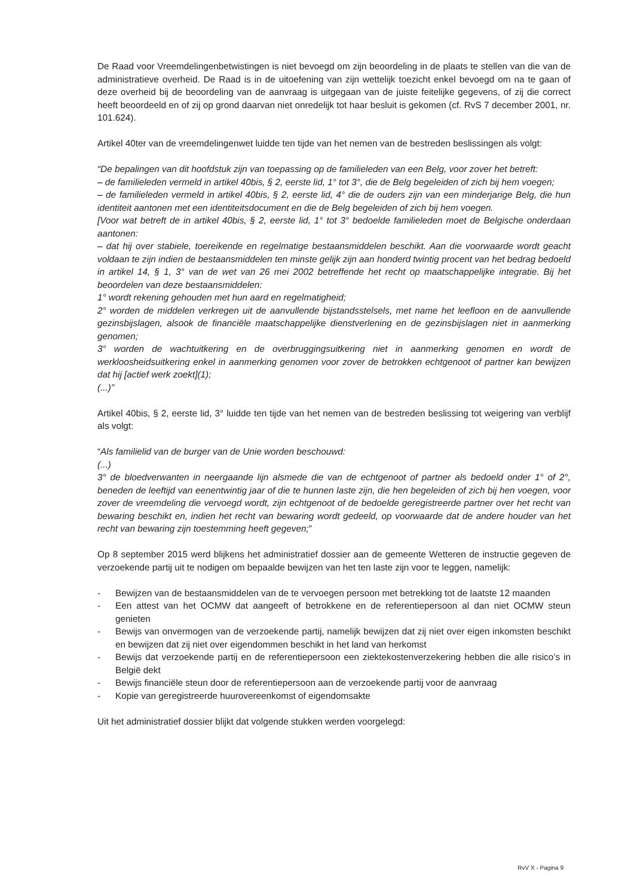De Raad voor Vreemdelingenbetwistingen is niet bevoegd om zijn beoordeling in de plaats te stellen van die van de administratieve overheid. De Raad is in de uitoefening van zijn wettelijk toezicht enkel bevoegd om na te gaan of deze overheid bij de beoordeling van de aanvraag is uitgegaan van de juiste feitelijke gegevens, of zij die correct heeft beoordeeld en of zij op grond daarvan niet onredelijk tot haar besluit is gekomen (cf. RvS 7 december 2001, nr. 101.624).
Artikel 40ter van de vreemdelingenwet luidde ten tijde van het nemen van de bestreden beslissingen als volgt:
“De bepalingen van dit hoofdstuk zijn van toepassing op de familieleden van een Belg, voor zover het betreft:
– de familieleden vermeld in artikel 40bis, § 2, eerste lid, 1° tot 3°, die de Belg begeleiden of zich bij hem voegen;
– de familieleden vermeld in artikel 40bis, § 2, eerste lid, 4° die de ouders zijn van een minderjarige Belg, die hun identiteit aantonen met een identiteitsdocument en die de Belg begeleiden of zich bij hem voegen.
[Voor wat betreft de in artikel 40bis, § 2, eerste lid, 1° tot 3° bedoelde familieleden moet de Belgische onderdaan aantonen:
– dat hij over stabiele, toereikende en regelmatige bestaansmiddelen beschikt. Aan die voorwaarde wordt geacht voldaan te zijn indien de bestaansmiddelen ten minste gelijk zijn aan honderd twintig procent van het bedrag bedoeld in artikel 14, § 1, 3° van de wet van 26 mei 2002 betreffende het recht op maatschappelijke integratie. Bij het beoordelen van deze bestaansmiddelen:
1° wordt rekening gehouden met hun aard en regelmatigheid;
2° worden de middelen verkregen uit de aanvullende bijstandsstelsels, met name het leefloon en de aanvullende gezinsbijslagen, alsook de financiële maatschappelijke dienstverlening en de gezinsbijslagen niet in aanmerking genomen;
3° worden de wachtuitkering en de overbruggingsuitkering niet in aanmerking genomen en wordt de werkloosheidsuitkering enkel in aanmerking genomen voor zover de betrokken echtgenoot of partner kan bewijzen dat hij [actief werk zoekt](1);
(...)”
Artikel 40bis, § 2, eerste lid, 3° luidde ten tijde van het nemen van de bestreden beslissing tot weigering van verblijf als volgt:
“Als familielid van de burger van de Unie worden beschouwd:
(...)
3° de bloedverwanten in neergaande lijn alsmede die van de echtgenoot of partner als bedoeld onder 1° of 2°, beneden de leeftijd van eenentwintig jaar of die te hunnen laste zijn, die hen begeleiden of zich bij hen voegen, voor zover de vreemdeling die vervoegd wordt, zijn echtgenoot of de bedoelde geregistreerde partner over het recht van bewaring beschikt en, indien het recht van bewaring wordt gedeeld, op voorwaarde dat de andere houder van het recht van bewaring zijn toestemming heeft gegeven;”
Op 8 september 2015 werd blijkens het administratief dossier aan de gemeente Wetteren de instructie gegeven de verzoekende partij uit te nodigen om bepaalde bewijzen van het ten laste zijn voor te leggen, namelijk:
- Bewijzen van de bestaansmiddelen van de te vervoegen persoon met betrekking tot de laatste 12 maanden
- Een attest van het OCMW dat aangeeft of betrokkene en de referentiepersoon al dan niet OCMW steun genieten
- Bewijs van onvermogen van de verzoekende partij, namelijk bewijzen dat zij niet over eigen inkomsten beschikt en bewijzen dat zij niet over eigendommen beschikt in het land van herkomst
- Bewijs dat verzoekende partij en de referentiepersoon een ziektekostenverzekering hebben die alle risico’s in België dekt
- Bewijs financiële steun door de referentiepersoon aan de verzoekende partij voor de aanvraag
- Kopie van geregistreerde huurovereenkomst of eigendomsakte
Uit het administratief dossier blijkt dat volgende stukken werden voorgelegd:
RvV X - Pagina 9